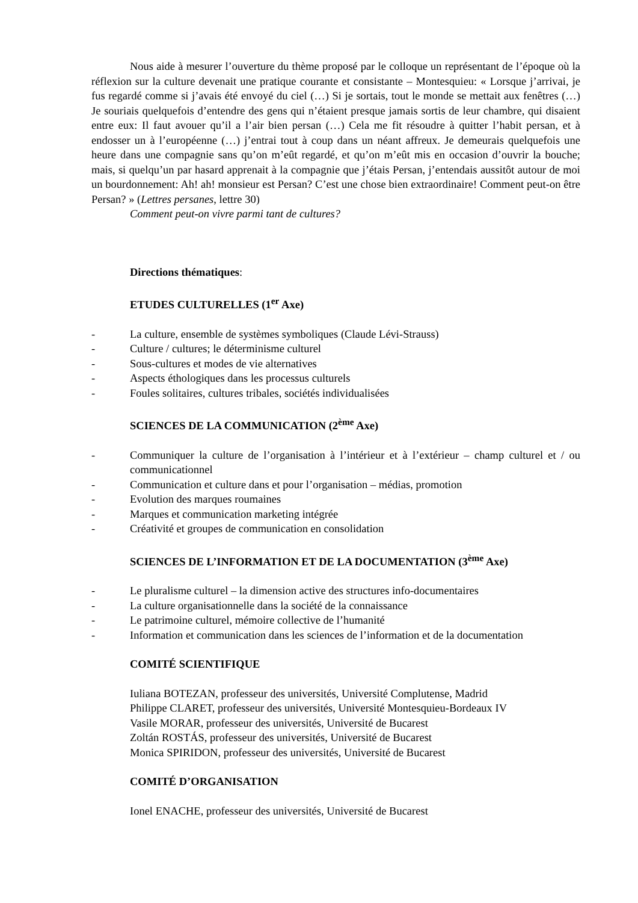Nous aide à mesurer l’ouverture du thème proposé par le colloque un représentant de l’époque où la réflexion sur la culture devenait une pratique courante et consistante – Montesquieu: « Lorsque j’arrivai, je fus regardé comme si j’avais été envoyé du ciel (…) Si je sortais, tout le monde se mettait aux fenêtres (…) Je souriais quelquefois d’entendre des gens qui n’étaient presque jamais sortis de leur chambre, qui disaient entre eux: Il faut avouer qu’il a l’air bien persan (…) Cela me fit résoudre à quitter l’habit persan, et à endosser un à l’européenne (…) j’entrai tout à coup dans un néant affreux. Je demeurais quelquefois une heure dans une compagnie sans qu’on m’eût regardé, et qu’on m’eût mis en occasion d’ouvrir la bouche; mais, si quelqu’un par hasard apprenait à la compagnie que j’étais Persan, j’entendais aussitôt autour de moi un bourdonnement: Ah! ah! monsieur est Persan? C’est une chose bien extraordinaire! Comment peut-on être Persan? » (Lettres persanes, lettre 30)
Comment peut-on vivre parmi tant de cultures?
Directions thématiques:
ETUDES CULTURELLES (1<sup>er</sup> Axe)
- La culture, ensemble de systèmes symboliques (Claude Lévi-Strauss)
- Culture / cultures; le déterminisme culturel
- Sous-cultures et modes de vie alternatives
- Aspects éthologiques dans les processus culturels
- Foules solitaires, cultures tribales, sociétés individualisées
SCIENCES DE LA COMMUNICATION (2<sup>ème</sup> Axe)
- Communiquer la culture de l’organisation à l’intérieur et à l’extérieur – champ culturel et / ou communicationnel
- Communication et culture dans et pour l’organisation – médias, promotion
- Evolution des marques roumaines
- Marques et communication marketing intégrée
- Créativité et groupes de communication en consolidation
SCIENCES DE L’INFORMATION ET DE LA DOCUMENTATION (3<sup>ème</sup> Axe)
- Le pluralisme culturel – la dimension active des structures info-documentaires
- La culture organisationnelle dans la société de la connaissance
- Le patrimoine culturel, mémoire collective de l’humanité
- Information et communication dans les sciences de l’information et de la documentation
COMITÉ SCIENTIFIQUE
Iuliana BOTEZAN, professeur des universités, Université Complutense, Madrid
Philippe CLARET, professeur des universités, Université Montesquieu-Bordeaux IV
Vasile MORAR, professeur des universités, Université de Bucarest
Zoltán ROSTÁS, professeur des universités, Université de Bucarest
Monica SPIRIDON, professeur des universités, Université de Bucarest
COMITÉ D’ORGANISATION
Ionel ENACHE, professeur des universités, Université de Bucarest